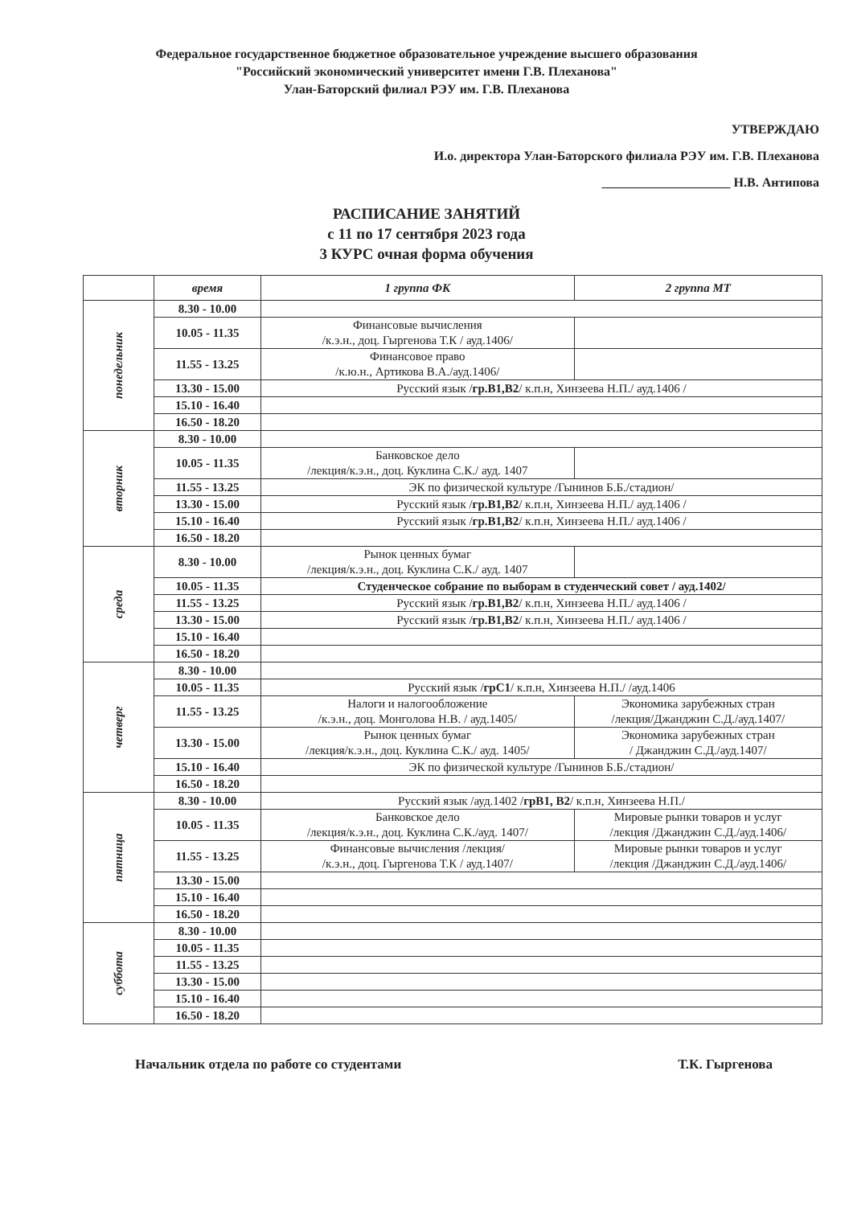Федеральное государственное бюджетное образовательное учреждение высшего образования
"Российский экономический университет имени Г.В. Плеханова"
Улан-Баторский филиал РЭУ им. Г.В. Плеханова
УТВЕРЖДАЮ
И.о. директора Улан-Баторского филиала РЭУ им. Г.В. Плеханова
____________________ Н.В. Антипова
РАСПИСАНИЕ ЗАНЯТИЙ
с 11 по 17 сентября 2023 года
3 КУРС очная форма обучения
| | время | 1 группа ФК | 2 группа МТ |
| --- | --- | --- | --- |
| понедельник | 8.30 - 10.00 | | |
| | 10.05 - 11.35 | Финансовые вычисления /к.э.н., доц. Гыргенова Т.К / ауд.1406/ | |
| | 11.55 - 13.25 | Финансовое право /к.ю.н., Артикова В.А./ауд.1406/ | |
| | 13.30 - 15.00 | Русский язык / гр.В1,В2 / к.п.н, Хинзеева Н.П./ ауд.1406 / | |
| | 15.10 - 16.40 | | |
| | 16.50 - 18.20 | | |
| вторник | 8.30 - 10.00 | | |
| | 10.05 - 11.35 | Банковское дело /лекция/к.э.н., доц. Куклина С.К./ ауд. 1407 | |
| | 11.55 - 13.25 | ЭК по физической культуре /Гынинов Б.Б./стадион/ | |
| | 13.30 - 15.00 | Русский язык / гр.В1,В2 / к.п.н, Хинзеева Н.П./ ауд.1406 / | |
| | 15.10 - 16.40 | Русский язык / гр.В1,В2 / к.п.н, Хинзеева Н.П./ ауд.1406 / | |
| | 16.50 - 18.20 | | |
| среда | 8.30 - 10.00 | Рынок ценных бумаг /лекция/к.э.н., доц. Куклина С.К./ ауд. 1407 | |
| | 10.05 - 11.35 | Студенческое собрание по выборам в студенческий совет / ауд.1402/ | |
| | 11.55 - 13.25 | Русский язык / гр.В1,В2 / к.п.н, Хинзеева Н.П./ ауд.1406 / | |
| | 13.30 - 15.00 | Русский язык / гр.В1,В2 / к.п.н, Хинзеева Н.П./ ауд.1406 / | |
| | 15.10 - 16.40 | | |
| | 16.50 - 18.20 | | |
| четверг | 8.30 - 10.00 | | |
| | 10.05 - 11.35 | Русский язык / грС1 / к.п.н, Хинзеева Н.П./ /ауд.1406 | |
| | 11.55 - 13.25 | Налоги и налогообложение /к.э.н., доц. Монголова Н.В. / ауд.1405/ | Экономика зарубежных стран /лекция/Джанджин С.Д./ауд.1407/ |
| | 13.30 - 15.00 | Рынок ценных бумаг /лекция/к.э.н., доц. Куклина С.К./ ауд. 1405/ | Экономика зарубежных стран / Джанджин С.Д./ауд.1407/ |
| | 15.10 - 16.40 | ЭК по физической культуре /Гынинов Б.Б./стадион/ | |
| | 16.50 - 18.20 | | |
| пятница | 8.30 - 10.00 | Русский язык /ауд.1402 / грВ1, В2 / к.п.н, Хинзеева Н.П./ | |
| | 10.05 - 11.35 | Банковское дело /лекция/к.э.н., доц. Куклина С.К./ауд. 1407/ | Мировые рынки товаров и услуг /лекция /Джанджин С.Д./ауд.1406/ |
| | 11.55 - 13.25 | Финансовые вычисления /лекция/ /к.э.н., доц. Гыргенова Т.К / ауд.1407/ | Мировые рынки товаров и услуг /лекция /Джанджин С.Д./ауд.1406/ |
| | 13.30 - 15.00 | | |
| | 15.10 - 16.40 | | |
| | 16.50 - 18.20 | | |
| суббота | 8.30 - 10.00 | | |
| | 10.05 - 11.35 | | |
| | 11.55 - 13.25 | | |
| | 13.30 - 15.00 | | |
| | 15.10 - 16.40 | | |
| | 16.50 - 18.20 | | |
Начальник отдела по работе со студентами Т.К. Гыргенова